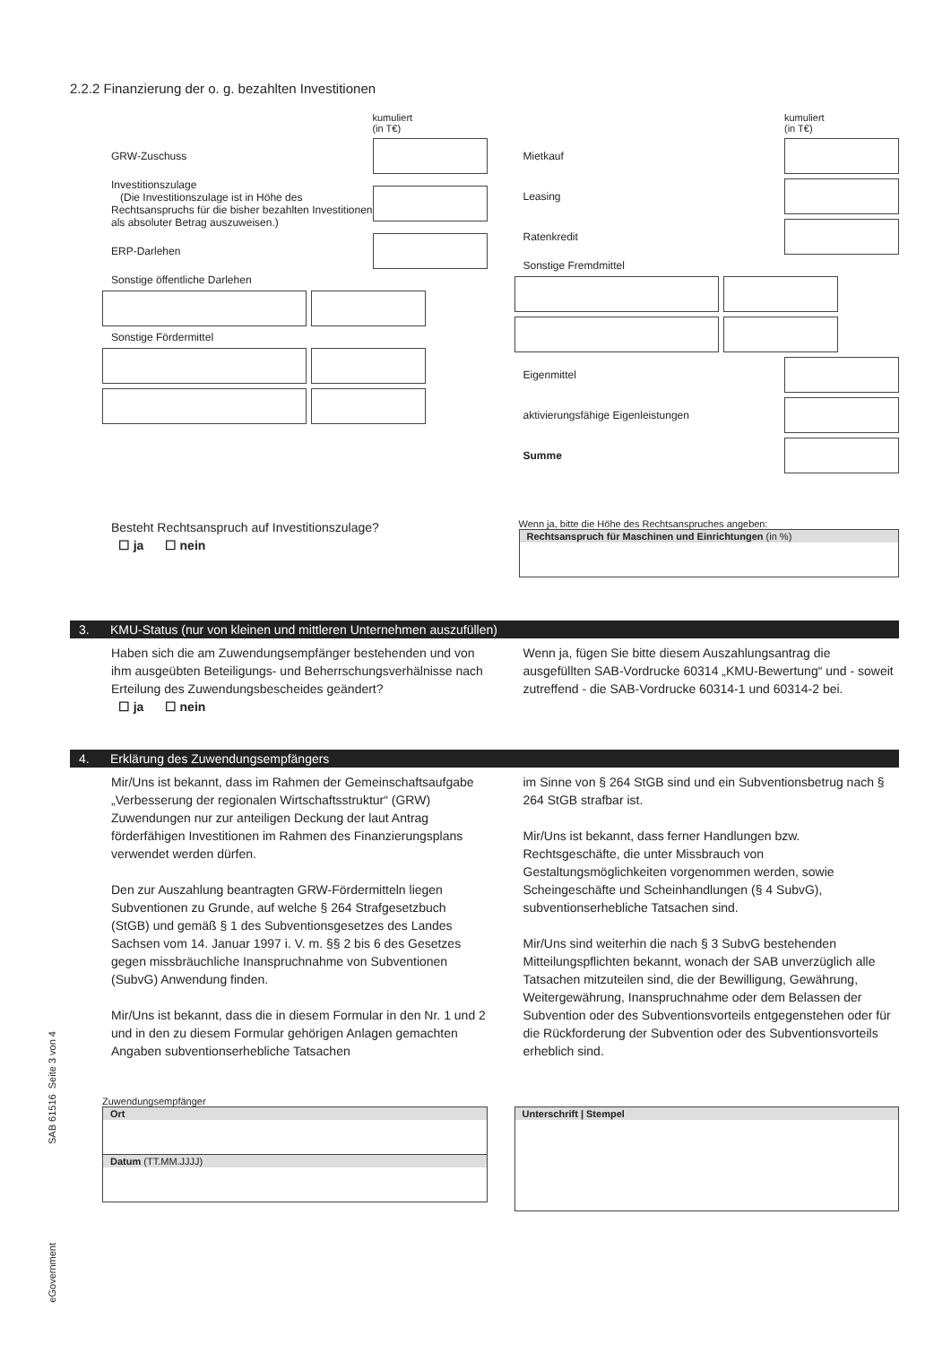2.2.2 Finanzierung der o. g. bezahlten Investitionen
kumuliert
(in T€)
GRW-Zuschuss
Investitionszulage
(Die Investitionszulage ist in Höhe des Rechtsanspruchs für die bisher bezahlten Investitionen als absoluter Betrag auszuweisen.)
ERP-Darlehen
Sonstige öffentliche Darlehen
Sonstige Fördermittel
kumuliert
(in T€)
Mietkauf
Leasing
Ratenkredit
Sonstige Fremdmittel
Eigenmittel
aktivierungsfähige Eigenleistungen
Summe
Besteht Rechtsanspruch auf Investitionszulage?
☐ ja ☐ nein
Wenn ja, bitte die Höhe des Rechtsanspruches angeben:
Rechtsanspruch für Maschinen und Einrichtungen (in %)
3. KMU-Status (nur von kleinen und mittleren Unternehmen auszufüllen)
Haben sich die am Zuwendungsempfänger bestehenden und von ihm ausgeübten Beteiligungs- und Beherrschungsverhälnisse nach Erteilung des Zuwendungsbescheides geändert?
☐ ja ☐ nein
Wenn ja, fügen Sie bitte diesem Auszahlungsantrag die ausgefüllten SAB-Vordrucke 60314 „KMU-Bewertung“ und - soweit zutreffend - die SAB-Vordrucke 60314-1 und 60314-2 bei.
4. Erklärung des Zuwendungsempfängers
Mir/Uns ist bekannt, dass im Rahmen der Gemeinschaftsaufgabe „Verbesserung der regionalen Wirtschaftsstruktur“ (GRW) Zuwendungen nur zur anteiligen Deckung der laut Antrag förderfähigen Investitionen im Rahmen des Finanzierungsplans verwendet werden dürfen.
Den zur Auszahlung beantragten GRW-Fördermitteln liegen Subventionen zu Grunde, auf welche § 264 Strafgesetzbuch (StGB) und gemäß § 1 des Subventionsgesetzes des Landes Sachsen vom 14. Januar 1997 i. V. m. §§ 2 bis 6 des Gesetzes gegen missbräuchliche Inanspruchnahme von Subventionen (SubvG) Anwendung finden.
Mir/Uns ist bekannt, dass die in diesem Formular in den Nr. 1 und 2 und in den zu diesem Formular gehörigen Anlagen gemachten Angaben subventionserhebliche Tatsachen
im Sinne von § 264 StGB sind und ein Subventionsbetrug nach § 264 StGB strafbar ist.
Mir/Uns ist bekannt, dass ferner Handlungen bzw. Rechtsgeschäfte, die unter Missbrauch von Gestaltungsmöglichkeiten vorgenommen werden, sowie Scheingeschäfte und Scheinhandlungen (§ 4 SubvG), subventionserhebliche Tatsachen sind.
Mir/Uns sind weiterhin die nach § 3 SubvG bestehenden Mitteilungspflichten bekannt, wonach der SAB unverzüglich alle Tatsachen mitzuteilen sind, die der Bewilligung, Gewährung, Weitergewährung, Inanspruchnahme oder dem Belassen der Subvention oder des Subventionsvorteils entgegenstehen oder für die Rückforderung der Subvention oder des Subventionsvorteils erheblich sind.
Zuwendungsempfänger
Ort
Datum (TT.MM.JJJJ)
Unterschrift | Stempel
eGovernment SAB 61516 Seite 3 von 4